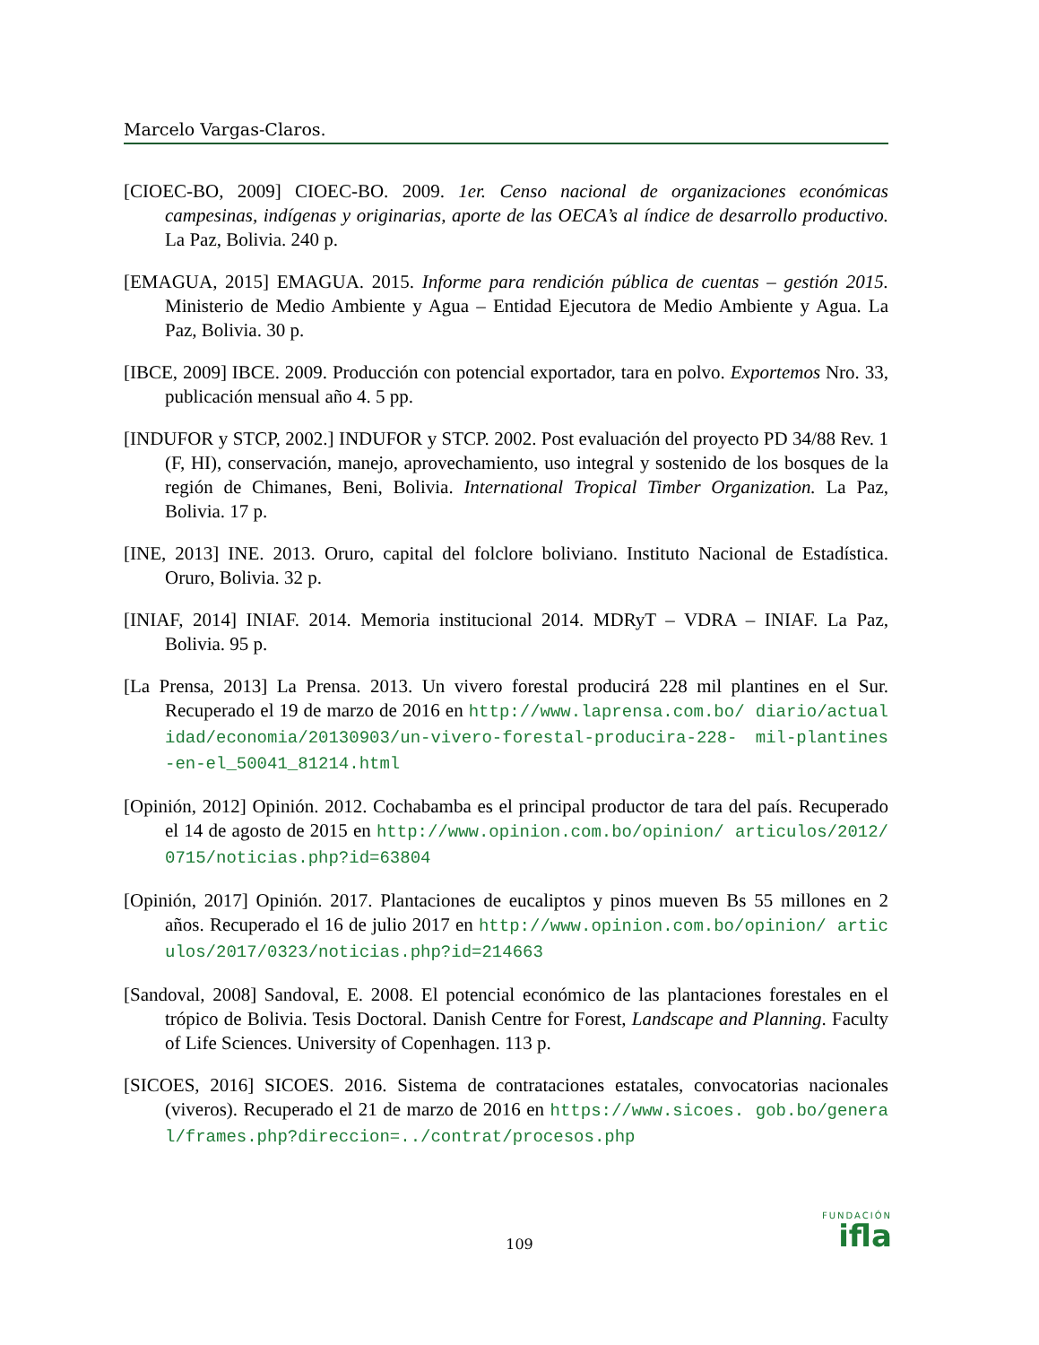Marcelo Vargas-Claros.
[CIOEC-BO, 2009] CIOEC-BO. 2009. 1er. Censo nacional de organizaciones económicas campesinas, indígenas y originarias, aporte de las OECA’s al índice de desarrollo productivo. La Paz, Bolivia. 240 p.
[EMAGUA, 2015] EMAGUA. 2015. Informe para rendición pública de cuentas – gestión 2015. Ministerio de Medio Ambiente y Agua – Entidad Ejecutora de Medio Ambiente y Agua. La Paz, Bolivia. 30 p.
[IBCE, 2009] IBCE. 2009. Producción con potencial exportador, tara en polvo. Exportemos Nro. 33, publicación mensual año 4. 5 pp.
[INDUFOR y STCP, 2002.] INDUFOR y STCP. 2002. Post evaluación del proyecto PD 34/88 Rev. 1 (F, HI), conservación, manejo, aprovechamiento, uso integral y sostenido de los bosques de la región de Chimanes, Beni, Bolivia. International Tropical Timber Organization. La Paz, Bolivia. 17 p.
[INE, 2013] INE. 2013. Oruro, capital del folclore boliviano. Instituto Nacional de Estadística. Oruro, Bolivia. 32 p.
[INIAF, 2014] INIAF. 2014. Memoria institucional 2014. MDRyT – VDRA – INIAF. La Paz, Bolivia. 95 p.
[La Prensa, 2013] La Prensa. 2013. Un vivero forestal producirá 228 mil plantines en el Sur. Recuperado el 19 de marzo de 2016 en http://www.laprensa.com.bo/ diario/actualidad/economia/20130903/un-vivero-forestal-producira-228- mil-plantines-en-el_50041_81214.html
[Opinión, 2012] Opinión. 2012. Cochabamba es el principal productor de tara del país. Recuperado el 14 de agosto de 2015 en http://www.opinion.com.bo/opinion/ articulos/2012/0715/noticias.php?id=63804
[Opinión, 2017] Opinión. 2017. Plantaciones de eucaliptos y pinos mueven Bs 55 millones en 2 años. Recuperado el 16 de julio 2017 en http://www.opinion.com.bo/opinion/ articulos/2017/0323/noticias.php?id=214663
[Sandoval, 2008] Sandoval, E. 2008. El potencial económico de las plantaciones forestales en el trópico de Bolivia. Tesis Doctoral. Danish Centre for Forest, Landscape and Planning. Faculty of Life Sciences. University of Copenhagen. 113 p.
[SICOES, 2016] SICOES. 2016. Sistema de contrataciones estatales, convocatorias nacionales (viveros). Recuperado el 21 de marzo de 2016 en https://www.sicoes. gob.bo/general/frames.php?direccion=../contrat/procesos.php
FUNDACIÓN
ifla
109